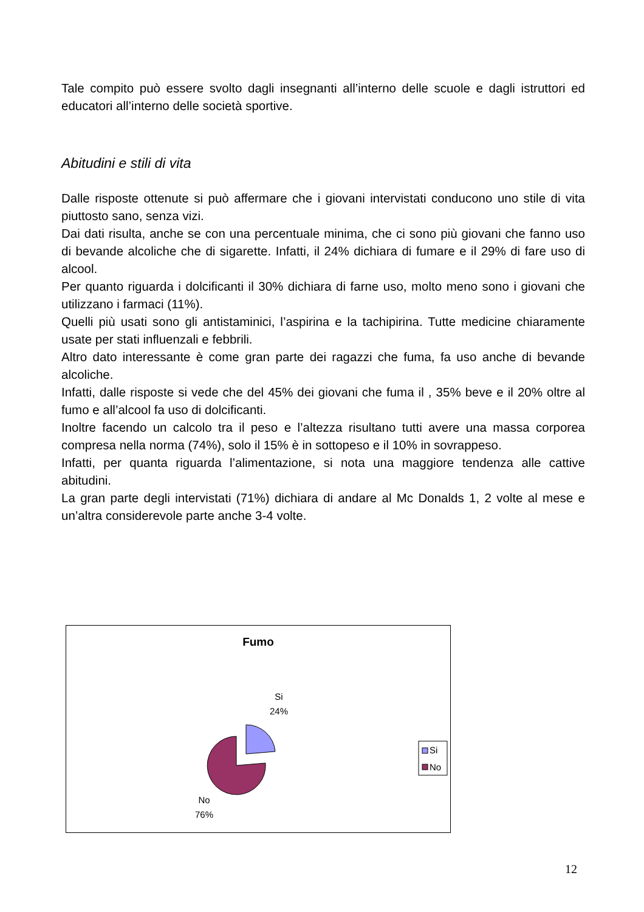Tale compito può essere svolto dagli insegnanti all’interno delle scuole e dagli istruttori ed educatori all’interno delle società sportive.
Abitudini e stili di vita
Dalle risposte ottenute si può affermare che i giovani intervistati conducono uno stile di vita piuttosto sano, senza vizi.
Dai dati risulta, anche se con una percentuale minima, che ci sono più giovani che fanno uso di bevande alcoliche che di sigarette. Infatti, il 24% dichiara di fumare e il 29% di fare uso di alcool.
Per quanto riguarda i dolcificanti il 30% dichiara di farne uso, molto meno sono i giovani che utilizzano i farmaci (11%).
Quelli più usati sono gli antistaminici, l’aspirina e la tachipirina. Tutte medicine chiaramente usate per stati influenzali e febbrili.
Altro dato interessante è come gran parte dei ragazzi che fuma, fa uso anche di bevande alcoliche.
Infatti, dalle risposte si vede che del 45% dei giovani che fuma il , 35% beve e il 20% oltre al fumo e all’alcool fa uso di dolcificanti.
Inoltre facendo un calcolo tra il peso e l’altezza risultano tutti avere una massa corporea compresa nella norma (74%), solo il 15% è in sottopeso e il 10% in sovrappeso.
Infatti, per quanta riguarda l’alimentazione, si nota una maggiore tendenza alle cattive abitudini.
La gran parte degli intervistati (71%) dichiara di andare al Mc Donalds 1, 2 volte al mese e un’altra considerevole parte anche 3-4 volte.
Fumo
Si
24%
No
76%
Si
No
12